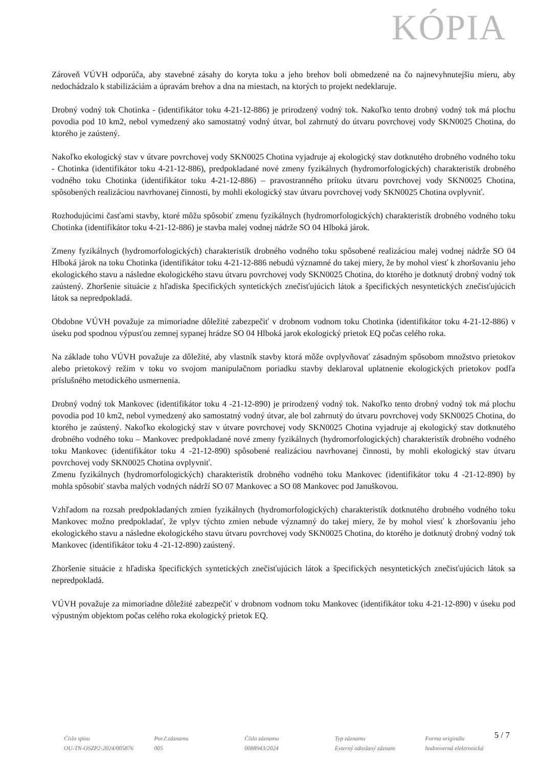KÓPIA
Zároveň VÚVH odporúča, aby stavebné zásahy do koryta toku a jeho brehov boli obmedzené na čo najnevyhnutejšiu mieru, aby nedochádzalo k stabilizáciám a úpravám brehov a dna na miestach, na ktorých to projekt nedeklaruje.
Drobný vodný tok Chotinka - (identifikátor toku 4-21-12-886) je prirodzený vodný tok. Nakoľko tento drobný vodný tok má plochu povodia pod 10 km2, nebol vymedzený ako samostatný vodný útvar, bol zahrnutý do útvaru povrchovej vody SKN0025 Chotina, do ktorého je zaústený.
Nakoľko ekologický stav v útvare povrchovej vody SKN0025 Chotina vyjadruje aj ekologický stav dotknutého drobného vodného toku - Chotinka (identifikátor toku 4-21-12-886), predpokladané nové zmeny fyzikálnych (hydromorfologických) charakteristík drobného vodného toku Chotinka (identifikátor toku 4-21-12-886) – pravostranného prítoku útvaru povrchovej vody SKN0025 Chotina, spôsobených realizáciou navrhovanej činnosti, by mohli ekologický stav útvaru povrchovej vody SKN0025 Chotina ovplyvniť.
Rozhodujúcimi časťami stavby, ktoré môžu spôsobiť zmenu fyzikálnych (hydromorfologických) charakteristík drobného vodného toku Chotinka (identifikátor toku 4-21-12-886) je stavba malej vodnej nádrže SO 04 Hlboká járok.
Zmeny fyzikálnych (hydromorfologických) charakteristík drobného vodného toku spôsobené realizáciou malej vodnej nádrže SO 04 Hlboká járok na toku Chotinka (identifikátor toku 4-21-12-886 nebudú významné do takej miery, že by mohol viesť k zhoršovaniu jeho ekologického stavu a následne ekologického stavu útvaru povrchovej vody SKN0025 Chotina, do ktorého je dotknutý drobný vodný tok zaústený. Zhoršenie situácie z hľadiska špecifických syntetických znečisťujúcich látok a špecifických nesyntetických znečisťujúcich látok sa nepredpokladá.
Obdobne VÚVH považuje za mimoriadne dôležité zabezpečiť v drobnom vodnom toku Chotinka (identifikátor toku 4-21-12-886) v úseku pod spodnou výpusťou zemnej sypanej hrádze SO 04 Hlboká jarok ekologický prietok EQ počas celého roka.
Na základe toho VÚVH považuje za dôležité, aby vlastník stavby ktorá môže ovplyvňovať zásadným spôsobom množstvo prietokov alebo prietokový režim v toku vo svojom manipulačnom poriadku stavby deklaroval uplatnenie ekologických prietokov podľa príslušného metodického usmernenia.
Drobný vodný tok Mankovec (identifikátor toku 4 -21-12-890) je prirodzený vodný tok. Nakoľko tento drobný vodný tok má plochu povodia pod 10 km2, nebol vymedzený ako samostatný vodný útvar, ale bol zahrnutý do útvaru povrchovej vody SKN0025 Chotina, do ktorého je zaústený. Nakoľko ekologický stav v útvare povrchovej vody SKN0025 Chotina vyjadruje aj ekologický stav dotknutého drobného vodného toku – Mankovec predpokladané nové zmeny fyzikálnych (hydromorfologických) charakteristík drobného vodného toku Mankovec (identifikátor toku 4 -21-12-890) spôsobené realizáciou navrhovanej činnosti, by mohli ekologický stav útvaru povrchovej vody SKN0025 Chotina ovplyvniť.
Zmenu fyzikálnych (hydromorfologických) charakteristík drobného vodného toku Mankovec (identifikátor toku 4 -21-12-890) by mohla spôsobiť stavba malých vodných nádrží SO 07 Mankovec a SO 08 Mankovec pod Januškovou.
Vzhľadom na rozsah predpokladaných zmien fyzikálnych (hydromorfologických) charakteristík dotknutého drobného vodného toku Mankovec možno predpokladať, že vplyv týchto zmien nebude významný do takej miery, že by mohol viesť k zhoršovaniu jeho ekologického stavu a následne ekologického stavu útvaru povrchovej vody SKN0025 Chotina, do ktorého je dotknutý drobný vodný tok Mankovec (identifikátor toku 4 -21-12-890) zaústený.
Zhoršenie situácie z hľadiska špecifických syntetických znečisťujúcich látok a špecifických nesyntetických znečisťujúcich látok sa nepredpokladá.
VÚVH považuje za mimoriadne dôležité zabezpečiť v drobnom vodnom toku Mankovec (identifikátor toku 4-21-12-890) v úseku pod výpustným objektom počas celého roka ekologický prietok EQ.
5 / 7
Číslo spisu
OU-TN-OSZP2-2024/005876
Por.č.záznamu
005
Číslo záznamu
0088943/2024
Typ záznamu
Externý odoslaný záznam
Forma originálu
hodnoverná elektronická